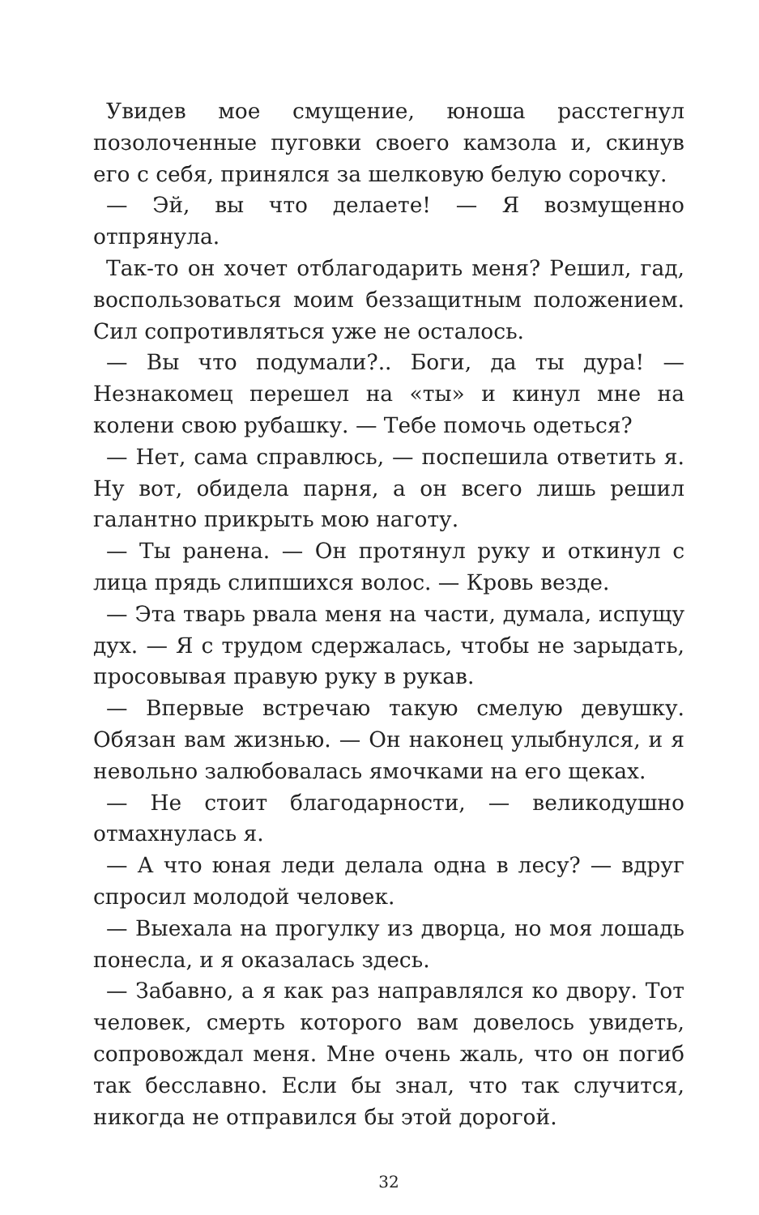Увидев мое смущение, юноша расстегнул позолоченные пуговки своего камзола и, скинув его с себя, принялся за шелковую белую сорочку.
— Эй, вы что делаете! — Я возмущенно отпрянула.
Так-то он хочет отблагодарить меня? Решил, гад, воспользоваться моим беззащитным положением. Сил сопротивляться уже не осталось.
— Вы что подумали?.. Боги, да ты дура! — Незнакомец перешел на «ты» и кинул мне на колени свою рубашку. — Тебе помочь одеться?
— Нет, сама справлюсь, — поспешила ответить я. Ну вот, обидела парня, а он всего лишь решил галантно прикрыть мою наготу.
— Ты ранена. — Он протянул руку и откинул с лица прядь слипшихся волос. — Кровь везде.
— Эта тварь рвала меня на части, думала, испущу дух. — Я с трудом сдержалась, чтобы не зарыдать, просовывая правую руку в рукав.
— Впервые встречаю такую смелую девушку. Обязан вам жизнью. — Он наконец улыбнулся, и я невольно залюбовалась ямочками на его щеках.
— Не стоит благодарности, — великодушно отмахнулась я.
— А что юная леди делала одна в лесу? — вдруг спросил молодой человек.
— Выехала на прогулку из дворца, но моя лошадь понесла, и я оказалась здесь.
— Забавно, а я как раз направлялся ко двору. Тот человек, смерть которого вам довелось увидеть, сопровождал меня. Мне очень жаль, что он погиб так бесславно. Если бы знал, что так случится, никогда не отправился бы этой дорогой.
32